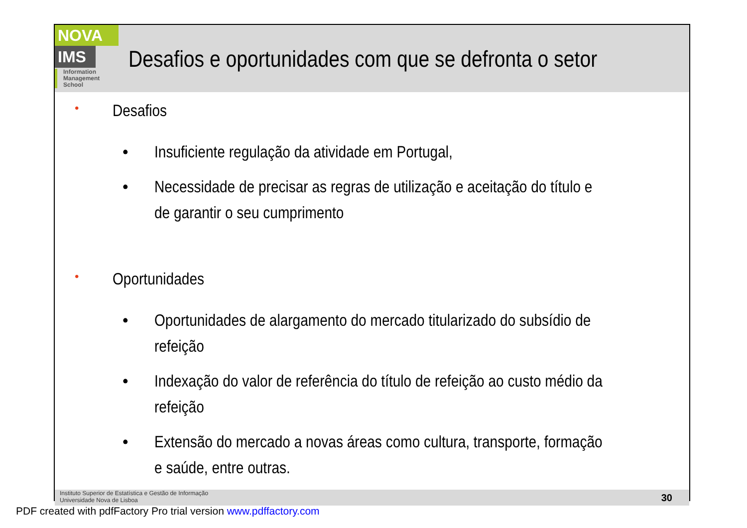NOVA
IMS
Information
Management
School
Desafios e oportunidades com que se defronta o setor
• Desafios
• Insuficiente regulação da atividade em Portugal,
• Necessidade de precisar as regras de utilização e aceitação do título e de garantir o seu cumprimento
• Oportunidades
• Oportunidades de alargamento do mercado titularizado do subsídio de refeição
• Indexação do valor de referência do título de refeição ao custo médio da refeição
• Extensão do mercado a novas áreas como cultura, transporte, formação e saúde, entre outras.
Instituto Superior de Estatística e Gestão de Informação
Universidade Nova de Lisboa
30
PDF created with pdfFactory Pro trial version www.pdffactory.com